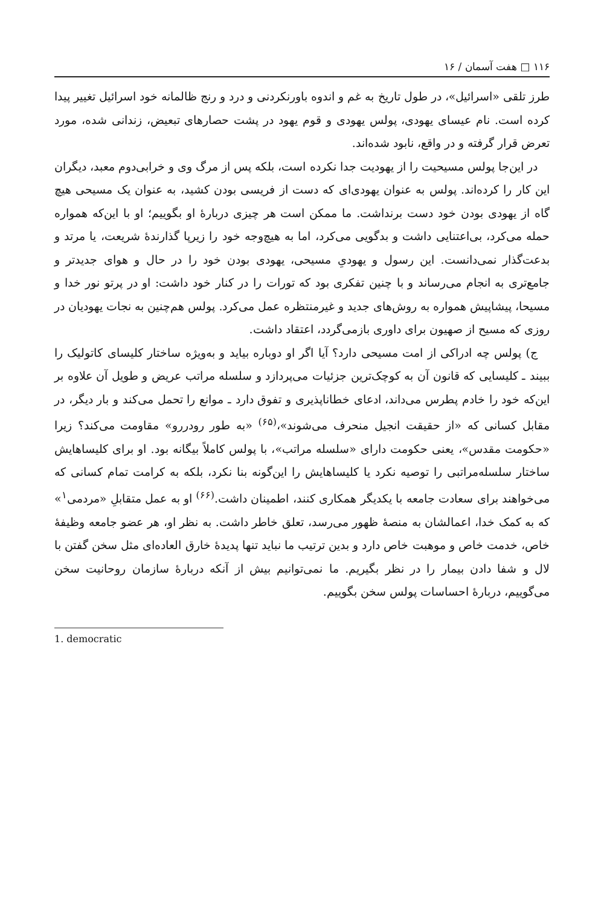۱۱۶ □ هفت آسمان / ۱۶
طرز تلقی «اسرائیل»، در طول تاریخ به غم و اندوه باورنکردنی و درد و رنج ظالمانه خود اسرائیل تغییر پیدا کرده است. نام عیسای یهودی، پولس یهودی و قوم یهود در پشت حصارهای تبعیض، زندانی شده، مورد تعرض قرار گرفته و در واقع، نابود شده‌اند.
در این‌جا پولس مسیحیت را از یهودیت جدا نکرده است، بلکه پس از مرگ وی و خرابی‌دوم معبد، دیگران این کار را کرده‌اند. پولس به عنوان یهودی‌ای که دست از فریسی بودن کشید، به عنوان یک مسیحی هیچ گاه از یهودی بودن خود دست برنداشت. ما ممکن است هر چیزی دربارهٔ او بگوییم؛ او با این‌که همواره حمله می‌کرد، بی‌اعتنایی داشت و بدگویی می‌کرد، اما به هیچ‌وجه خود را زیرپا گذارندهٔ شریعت، یا مرتد و بدعت‌گذار نمی‌دانست. این رسول و یهودیِ مسیحی، یهودی بودن خود را در حال و هوای جدیدتر و جامع‌تری به انجام می‌رساند و با چنین تفکری بود که تورات را در کنار خود داشت: او در پرتو نور خدا و مسیحا، پیشاپیش همواره به روش‌های جدید و غیرمنتظره عمل می‌کرد. پولس هم‌چنین به نجات یهودیان در روزی که مسیح از صهیون برای داوری بازمی‌گردد، اعتقاد داشت.
ج) پولس چه ادراکی از امت مسیحی دارد؟ آیا اگر او دوباره بیاید و به‌ویژه ساختار کلیسای کاتولیک را ببیند ـ کلیسایی که قانون آن به کوچک‌ترین جزئیات می‌پردازد و سلسله مراتب عریض و طویل آن علاوه بر این‌که خود را خادم پطرس می‌داند، ادعای خطاناپذیری و تفوق دارد ـ موانع را تحمل می‌کند و بار دیگر، در مقابل کسانی که «از حقیقت انجیل منحرف می‌شوند»،<sup>(۶۵)</sup> «به طور رودررو» مقاومت می‌کند؟ زیرا «حکومت مقدس»، یعنی حکومت دارای «سلسله مراتب»، با پولس کاملاً بیگانه بود. او برای کلیساهایش ساختار سلسله‌مراتبی را توصیه نکرد یا کلیساهایش را این‌گونه بنا نکرد، بلکه به کرامت تمام کسانی که می‌خواهند برای سعادت جامعه با یکدیگر همکاری کنند، اطمینان داشت.<sup>(۶۶)</sup> او به عمل متقابلِ «مردمی<sup>۱</sup>» که به کمک خدا، اعمالشان به منصهٔ ظهور می‌رسد، تعلق خاطر داشت. به نظر او، هر عضو جامعه وظیفهٔ خاص، خدمت خاص و موهبت خاص دارد و بدین ترتیب ما نباید تنها پدیدهٔ خارق العاده‌ای مثل سخن گفتن با لال و شفا دادن بیمار را در نظر بگیریم. ما نمی‌توانیم بیش از آنکه دربارهٔ سازمان روحانیت سخن می‌گوییم، دربارهٔ احساسات پولس سخن بگوییم.
1. democratic